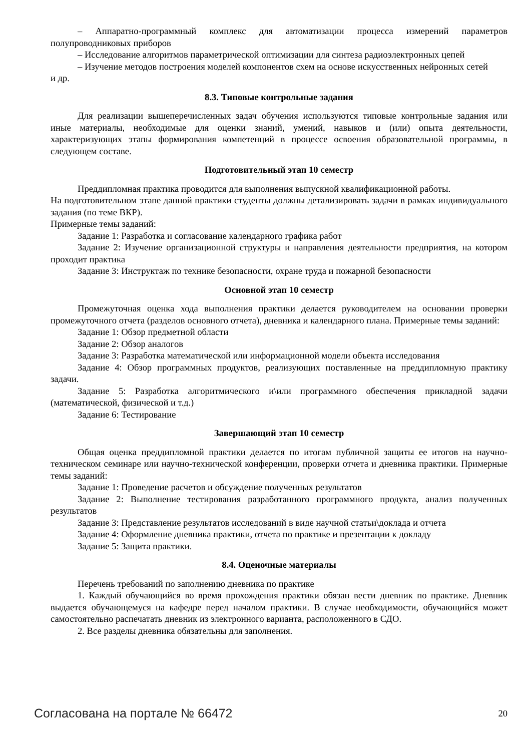– Аппаратно-программный комплекс для автоматизации процесса измерений параметров полупроводниковых приборов
– Исследование алгоритмов параметрической оптимизации для синтеза радиоэлектронных цепей
– Изучение методов построения моделей компонентов схем на основе искусственных нейронных сетей
и др.
8.3. Типовые контрольные задания
Для реализации вышеперечисленных задач обучения используются типовые контрольные задания или иные материалы, необходимые для оценки знаний, умений, навыков и (или) опыта деятельности, характеризующих этапы формирования компетенций в процессе освоения образовательной программы, в следующем составе.
Подготовительный этап 10 семестр
Преддипломная практика проводится для выполнения выпускной квалификационной работы.
На подготовительном этапе данной практики студенты должны детализировать задачи в рамках индивидуального задания (по теме ВКР).
Примерные темы заданий:
Задание 1: Разработка и согласование календарного графика работ
Задание 2: Изучение организационной структуры и направления деятельности предприятия, на котором проходит практика
Задание 3: Инструктаж по технике безопасности, охране труда и пожарной безопасности
Основной этап 10 семестр
Промежуточная оценка хода выполнения практики делается руководителем на основании проверки промежуточного отчета (разделов основного отчета), дневника и календарного плана. Примерные темы заданий:
Задание 1: Обзор предметной области
Задание 2: Обзор аналогов
Задание 3: Разработка математической или информационной модели объекта исследования
Задание 4: Обзор программных продуктов, реализующих поставленные на преддипломную практику задачи.
Задание 5: Разработка алгоритмического и\или программного обеспечения прикладной задачи (математической, физической и т.д.)
Задание 6: Тестирование
Завершающий этап 10 семестр
Общая оценка преддипломной практики делается по итогам публичной защиты ее итогов на научно-техническом семинаре или научно-технической конференции, проверки отчета и дневника практики. Примерные темы заданий:
Задание 1: Проведение расчетов и обсуждение полученных результатов
Задание 2: Выполнение тестирования разработанного программного продукта, анализ полученных результатов
Задание 3: Представление результатов исследований в виде научной статьи\доклада и отчета
Задание 4: Оформление дневника практики, отчета по практике и презентации к докладу
Задание 5: Защита практики.
8.4. Оценочные материалы
Перечень требований по заполнению дневника по практике
1. Каждый обучающийся во время прохождения практики обязан вести дневник по практике. Дневник выдается обучающемуся на кафедре перед началом практики. В случае необходимости, обучающийся может самостоятельно распечатать дневник из электронного варианта, расположенного в СДО.
2. Все разделы дневника обязательны для заполнения.
Согласована на портале № 66472 20